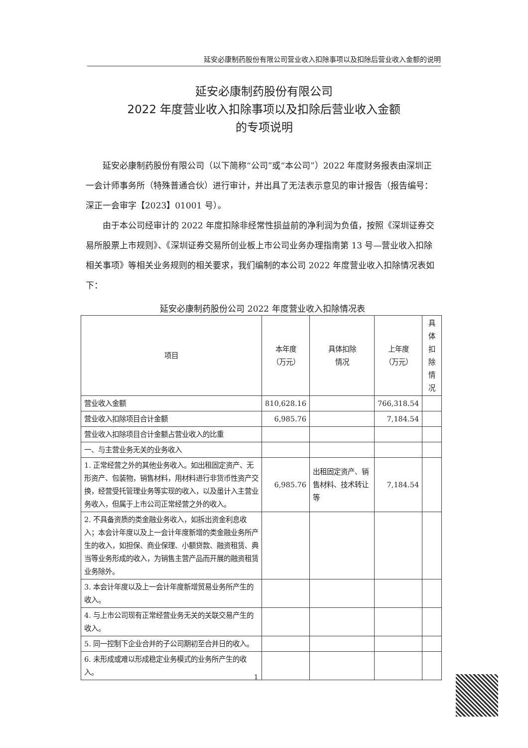延安必康制药股份有限公司营业收入扣除事项以及扣除后营业收入金额的说明
延安必康制药股份有限公司
2022 年度营业收入扣除事项以及扣除后营业收入金额
的专项说明
延安必康制药股份有限公司（以下简称“公司”或“本公司”）2022 年度财务报表由深圳正一会计师事务所（特殊普通合伙）进行审计，并出具了无法表示意见的审计报告（报告编号：深正一会审字【2023】01001 号）。
由于本公司经审计的 2022 年度扣除非经常性损益前的净利润为负值，按照《深圳证券交易所股票上市规则》、《深圳证券交易所创业板上市公司业务办理指南第 13 号—营业收入扣除相关事项》等相关业务规则的相关要求，我们编制的本公司 2022 年度营业收入扣除情况表如下：
延安必康制药股份公司 2022 年度营业收入扣除情况表
| 项目 | 本年度 （万元） | 具体扣除 情况 | 上年度 （万元） | 具体扣 除情况 |
| --- | --- | --- | --- | --- |
| 营业收入金额 | 810,628.16 | | 766,318.54 | |
| 营业收入扣除项目合计金额 | 6,985.76 | | 7,184.54 | |
| 营业收入扣除项目合计金额占营业收入的比重 | | | | |
| 一、与主营业务无关的业务收入 | | | | |
| 1. 正常经营之外的其他业务收入。如出租固定资产、无形资产、包装物，销售材料，用材料进行非货币性资产交换，经营受托管理业务等实现的收入，以及虽计入主营业务收入，但属于上市公司正常经营之外的收入。 | 6,985.76 | 出租固定资产、销售材料、技术转让等 | 7,184.54 | |
| 2. 不具备资质的类金融业务收入，如拆出资金利息收入；本会计年度以及上一会计年度新增的类金融业务所产生的收入，如担保、商业保理、小额贷款、融资租赁、典当等业务形成的收入，为销售主营产品而开展的融资租赁业务除外。 | | | | |
| 3. 本会计年度以及上一会计年度新增贸易业务所产生的收入。 | | | | |
| 4. 与上市公司现有正常经营业务无关的关联交易产生的收入。 | | | | |
| 5. 同一控制下企业合并的子公司期初至合并日的收入。 | | | | |
| 6. 未形成或难以形成稳定业务模式的业务所产生的收入。 | | | | |
1